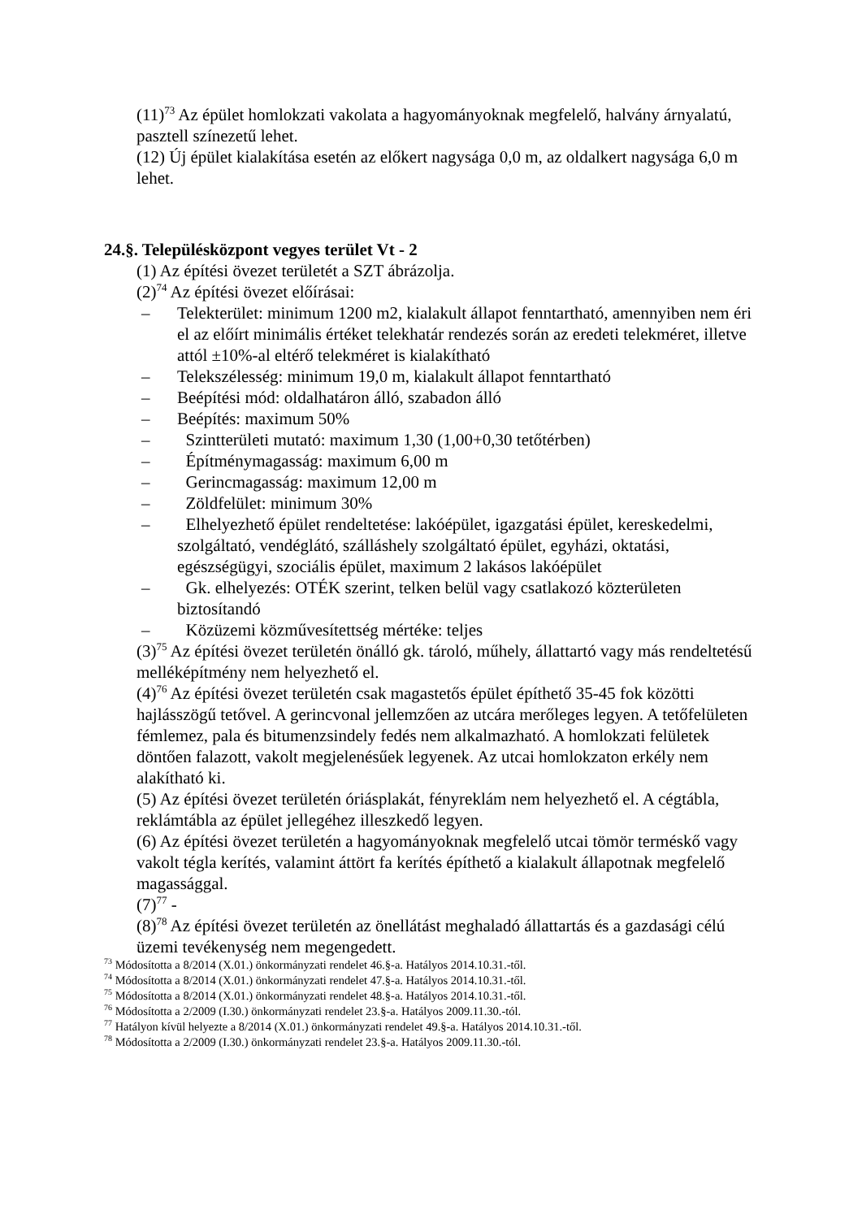(11)<sup>73</sup> Az épület homlokzati vakolata a hagyományoknak megfelelő, halvány árnyalatú, pasztell színezetű lehet.
(12) Új épület kialakítása esetén az előkert nagysága 0,0 m, az oldalkert nagysága 6,0 m lehet.
24.§. Településközpont vegyes terület Vt - 2
(1) Az építési övezet területét a SZT ábrázolja.
(2)<sup>74</sup> Az építési övezet előírásai:
– Telekterület: minimum 1200 m2, kialakult állapot fenntartható, amennyiben nem éri el az előírt minimális értéket telekhatár rendezés során az eredeti telekméret, illetve attól ±10%-al eltérő telekméret is kialakítható
– Telekszélesség: minimum 19,0 m, kialakult állapot fenntartható
– Beépítési mód: oldalhatáron álló, szabadon álló
– Beépítés: maximum 50%
– Szintterületi mutató: maximum 1,30 (1,00+0,30 tetőtérben)
– Építménymagasság: maximum 6,00 m
– Gerincmagasság: maximum 12,00 m
– Zöldfelület: minimum 30%
– Elhelyezhető épület rendeltetése: lakóépület, igazgatási épület, kereskedelmi, szolgáltató, vendéglátó, szálláshely szolgáltató épület, egyházi, oktatási, egészségügyi, szociális épület, maximum 2 lakásos lakóépület
– Gk. elhelyezés: OTÉK szerint, telken belül vagy csatlakozó közterületen biztosítandó
– Közüzemi közművesítettség mértéke: teljes
(3)<sup>75</sup> Az építési övezet területén önálló gk. tároló, műhely, állattartó vagy más rendeltetésű melléképítmény nem helyezhető el.
(4)<sup>76</sup> Az építési övezet területén csak magastetős épület építhető 35-45 fok közötti hajlásszögű tetővel. A gerincvonal jellemzően az utcára merőleges legyen. A tetőfelületen fémlemez, pala és bitumenzsindely fedés nem alkalmazható. A homlokzati felületek döntően falazott, vakolt megjelenésűek legyenek. Az utcai homlokzaton erkély nem alakítható ki.
(5) Az építési övezet területén óriásplakát, fényreklám nem helyezhető el. A cégtábla, reklámtábla az épület jellegéhez illeszkedő legyen.
(6) Az építési övezet területén a hagyományoknak megfelelő utcai tömör terméskő vagy vakolt tégla kerítés, valamint áttört fa kerítés építhető a kialakult állapotnak megfelelő magassággal.
(7)<sup>77</sup> -
(8)<sup>78</sup> Az építési övezet területén az önellátást meghaladó állattartás és a gazdasági célú üzemi tevékenység nem megengedett.
<sup>73</sup> Módosította a 8/2014 (X.01.) önkormányzati rendelet 46.§-a. Hatályos 2014.10.31.-től.
<sup>74</sup> Módosította a 8/2014 (X.01.) önkormányzati rendelet 47.§-a. Hatályos 2014.10.31.-től.
<sup>75</sup> Módosította a 8/2014 (X.01.) önkormányzati rendelet 48.§-a. Hatályos 2014.10.31.-től.
<sup>76</sup> Módosította a 2/2009 (I.30.) önkormányzati rendelet 23.§-a. Hatályos 2009.11.30.-tól.
<sup>77</sup> Hatályon kívül helyezte a 8/2014 (X.01.) önkormányzati rendelet 49.§-a. Hatályos 2014.10.31.-től.
<sup>78</sup> Módosította a 2/2009 (I.30.) önkormányzati rendelet 23.§-a. Hatályos 2009.11.30.-tól.